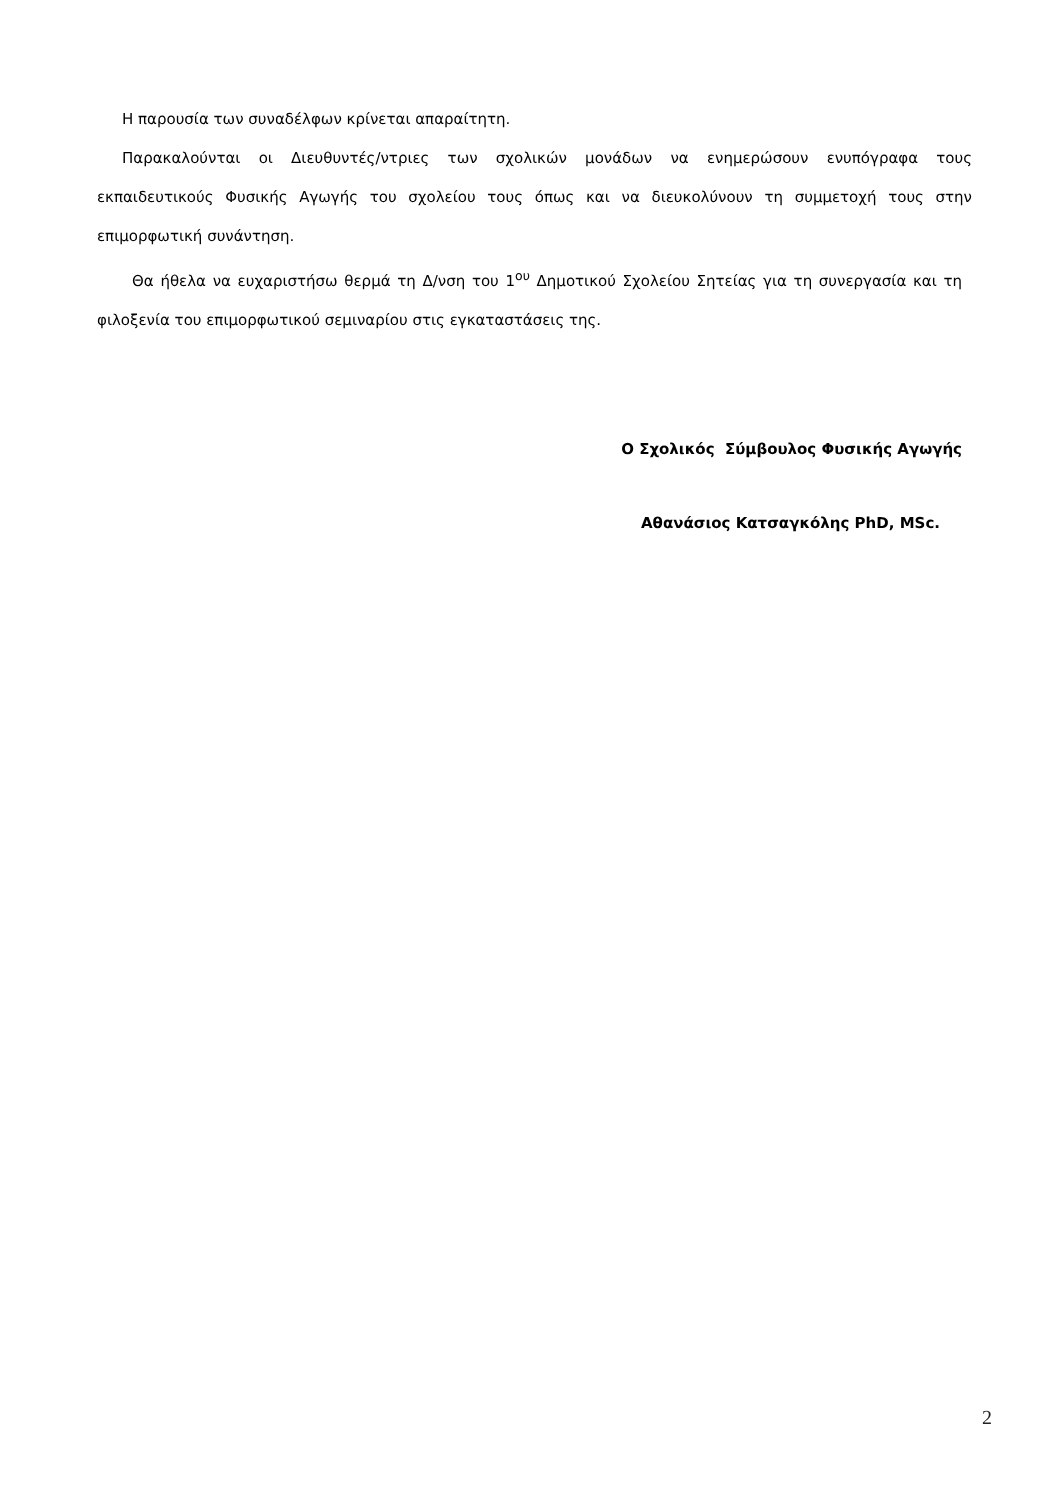Η παρουσία των συναδέλφων κρίνεται απαραίτητη.
Παρακαλούνται οι Διευθυντές/ντριες των σχολικών μονάδων να ενημερώσουν ενυπόγραφα τους εκπαιδευτικούς Φυσικής Αγωγής του σχολείου τους όπως και να διευκολύνουν τη συμμετοχή τους στην επιμορφωτική συνάντηση.
Θα ήθελα να ευχαριστήσω θερμά τη Δ/νση του 1<sup>ου</sup> Δημοτικού Σχολείου Σητείας για τη συνεργασία και τη φιλοξενία του επιμορφωτικού σεμιναρίου στις εγκαταστάσεις της.
Ο Σχολικός Σύμβουλος Φυσικής Αγωγής
Αθανάσιος Κατσαγκόλης PhD, MSc.
2